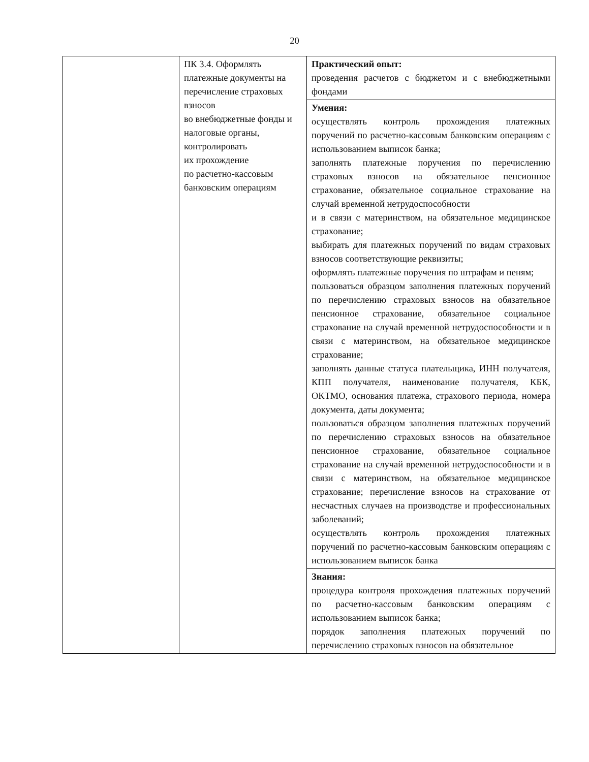20
| | ПК 3.4. Оформлять платежные документы на перечисление страховых взносов во внебюджетные фонды и налоговые органы, контролировать их прохождение по расчетно-кассовым банковским операциям | Практический опыт: проведения расчетов с бюджетом и с внебюджетными фондами |
| | | Умения: осуществлять контроль прохождения платежных поручений по расчетно-кассовым банковским операциям с использованием выписок банка; заполнять платежные поручения по перечислению страховых взносов на обязательное пенсионное страхование, обязательное социальное страхование на случай временной нетрудоспособности и в связи с материнством, на обязательное медицинское страхование; выбирать для платежных поручений по видам страховых взносов соответствующие реквизиты; оформлять платежные поручения по штрафам и пеням; пользоваться образцом заполнения платежных поручений по перечислению страховых взносов на обязательное пенсионное страхование, обязательное социальное страхование на случай временной нетрудоспособности и в связи с материнством, на обязательное медицинское страхование; заполнять данные статуса плательщика, ИНН получателя, КПП получателя, наименование получателя, КБК, ОКТМО, основания платежа, страхового периода, номера документа, даты документа; пользоваться образцом заполнения платежных поручений по перечислению страховых взносов на обязательное пенсионное страхование, обязательное социальное страхование на случай временной нетрудоспособности и в связи с материнством, на обязательное медицинское страхование; перечисление взносов на страхование от несчастных случаев на производстве и профессиональных заболеваний; осуществлять контроль прохождения платежных поручений по расчетно-кассовым банковским операциям с использованием выписок банка |
| | | Знания: процедура контроля прохождения платежных поручений по расчетно-кассовым банковским операциям с использованием выписок банка; порядок заполнения платежных поручений по перечислению страховых взносов на обязательное |